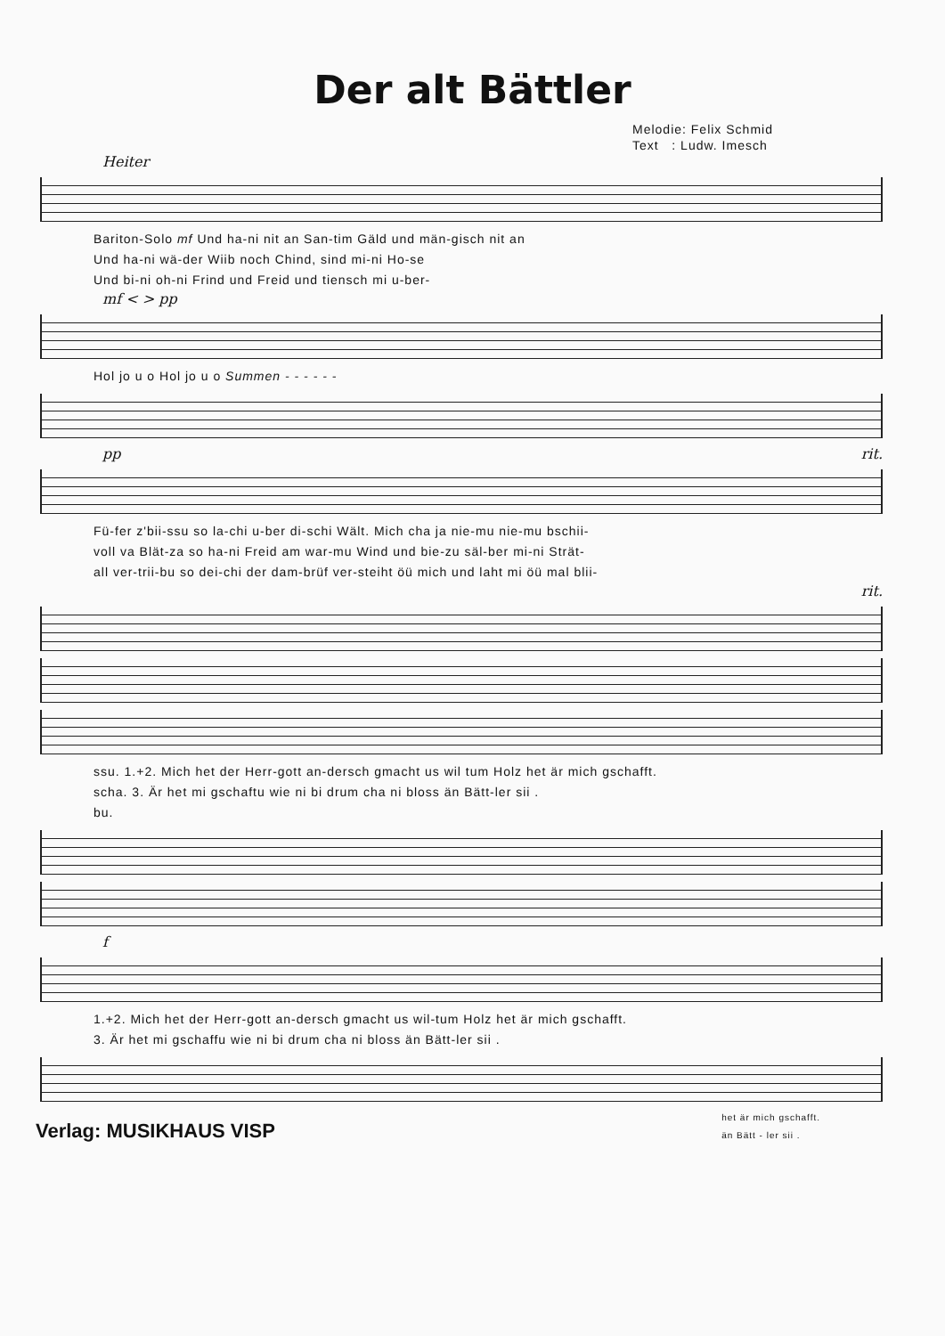Der alt Bättler
Melodie: Felix Schmid
Text : Ludw. Imesch
Heiter
Bariton-Solo mf Und ha-ni nit an San-tim Gäld und män-gisch nit an
Und ha-ni wä-der Wiib noch Chind, sind mi-ni Ho-se
Und bi-ni oh-ni Frind und Freid und tiensch mi u-ber-
mf < > pp
Hol jo u o Hol jo u o Summen - - - - - -
pp rit.
Fü-fer z'bii-ssu so la-chi u-ber di-schi Wält. Mich cha ja nie-mu nie-mu bschii-
voll va Blät-za so ha-ni Freid am war-mu Wind und bie-zu säl-ber mi-ni Strät-
all ver-trii-bu so dei-chi der dam-brüf ver-steiht öü mich und laht mi öü mal blii-
rit.
ssu. 1.+2. Mich het der Herr-gott an-dersch gmacht us wil tum Holz het är mich gschafft.
scha. 3. Är het mi gschaftu wie ni bi drum cha ni bloss än Bätt-ler sii .
bu.
f
1.+2. Mich het der Herr-gott an-dersch gmacht us wil-tum Holz het är mich gschafft.
3. Är het mi gschaffu wie ni bi drum cha ni bloss än Bätt-ler sii .
het är mich gschafft.
än Bätt - ler sii .
Verlag: MUSIKHAUS VISP